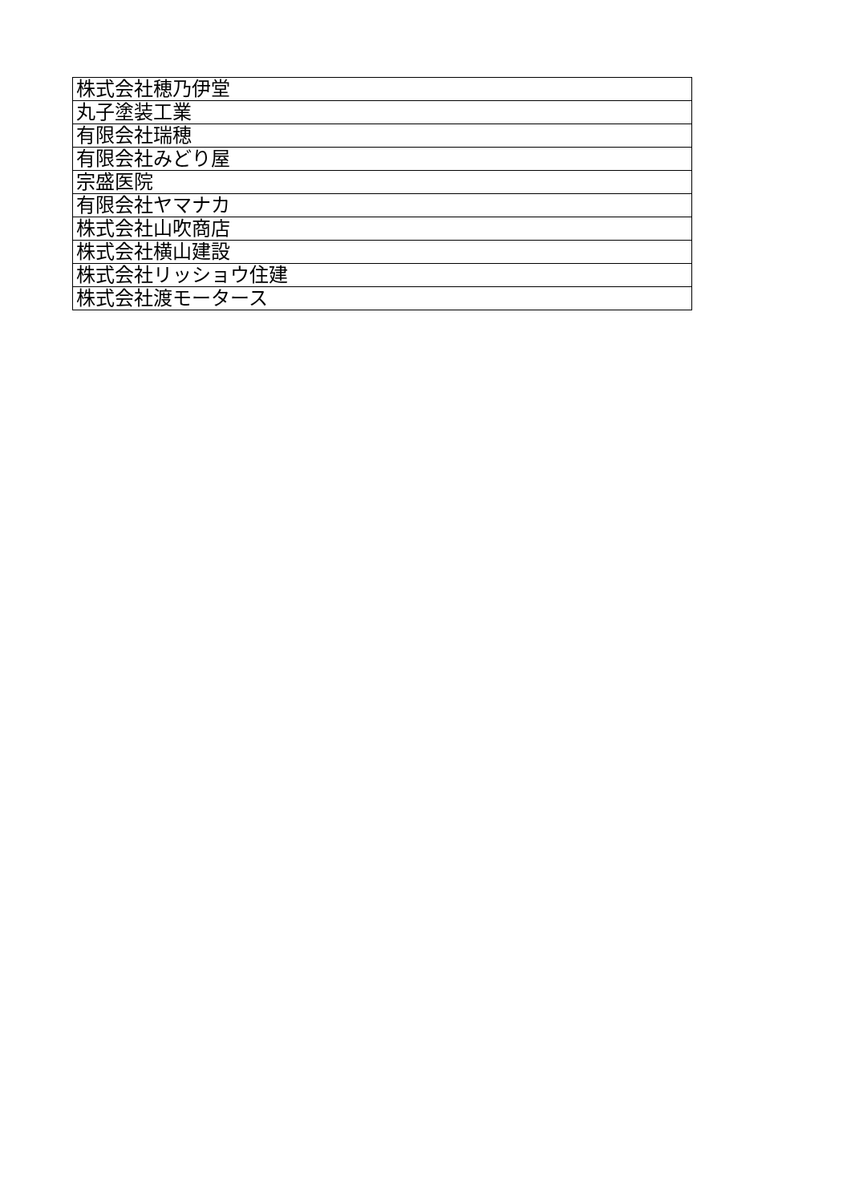| 株式会社穂乃伊堂 |
| 丸子塗装工業 |
| 有限会社瑞穂 |
| 有限会社みどり屋 |
| 宗盛医院 |
| 有限会社ヤマナカ |
| 株式会社山吹商店 |
| 株式会社横山建設 |
| 株式会社リッショウ住建 |
| 株式会社渡モータース |